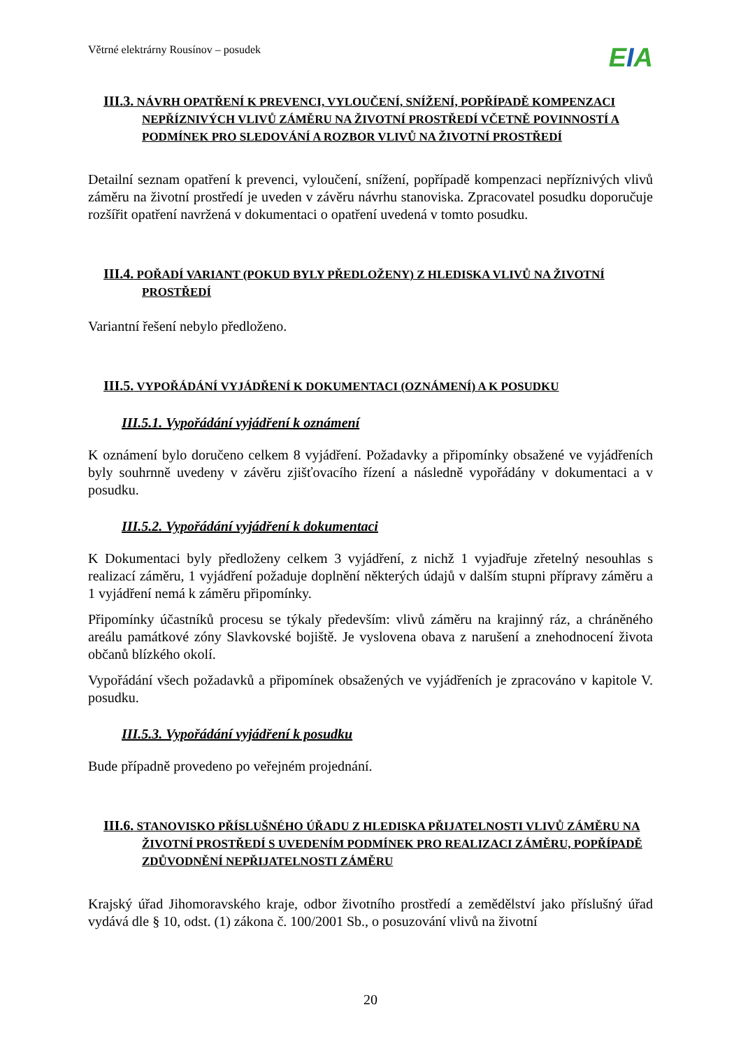Větrné elektrárny Rousínov – posudek
EIA
III.3. NÁVRH OPATŘENÍ K PREVENCI, VYLOUČENÍ, SNÍŽENÍ, POPŘÍPADĚ KOMPENZACI NEPŘÍZNIVÝCH VLIVŮ ZÁMĚRU NA ŽIVOTNÍ PROSTŘEDÍ VČETNĚ POVINNOSTÍ A PODMÍNEK PRO SLEDOVÁNÍ A ROZBOR VLIVŮ NA ŽIVOTNÍ PROSTŘEDÍ
Detailní seznam opatření k prevenci, vyloučení, snížení, popřípadě kompenzaci nepříznivých vlivů záměru na životní prostředí je uveden v závěru návrhu stanoviska. Zpracovatel posudku doporučuje rozšířit opatření navržená v dokumentaci o opatření uvedená v tomto posudku.
III.4. POŘADÍ VARIANT (POKUD BYLY PŘEDLOŽENY) Z HLEDISKA VLIVŮ NA ŽIVOTNÍ PROSTŘEDÍ
Variantní řešení nebylo předloženo.
III.5. VYPOŘÁDÁNÍ VYJÁDŘENÍ K DOKUMENTACI (OZNÁMENÍ) A K POSUDKU
III.5.1. Vypořádání vyjádření k oznámení
K oznámení bylo doručeno celkem 8 vyjádření. Požadavky a připomínky obsažené ve vyjádřeních byly souhrnně uvedeny v závěru zjišťovacího řízení a následně vypořádány v dokumentaci a v posudku.
III.5.2. Vypořádání vyjádření k dokumentaci
K Dokumentaci byly předloženy celkem 3 vyjádření, z nichž 1 vyjadřuje zřetelný nesouhlas s realizací záměru, 1 vyjádření požaduje doplnění některých údajů v dalším stupni přípravy záměru a 1 vyjádření nemá k záměru připomínky.
Připomínky účastníků procesu se týkaly především: vlivů záměru na krajinný ráz, a chráněného areálu památkové zóny Slavkovské bojiště. Je vyslovena obava z narušení a znehodnocení života občanů blízkého okolí.
Vypořádání všech požadavků a připomínek obsažených ve vyjádřeních je zpracováno v kapitole V. posudku.
III.5.3. Vypořádání vyjádření k posudku
Bude případně provedeno po veřejném projednání.
III.6. STANOVISKO PŘÍSLUŠNÉHO ÚŘADU Z HLEDISKA PŘIJATELNOSTI VLIVŮ ZÁMĚRU NA ŽIVOTNÍ PROSTŘEDÍ S UVEDENÍM PODMÍNEK PRO REALIZACI ZÁMĚRU, POPŘÍPADĚ ZDŮVODNĚNÍ NEPŘIJATELNOSTI ZÁMĚRU
Krajský úřad Jihomoravského kraje, odbor životního prostředí a zemědělství jako příslušný úřad vydává dle § 10, odst. (1) zákona č. 100/2001 Sb., o posuzování vlivů na životní
20